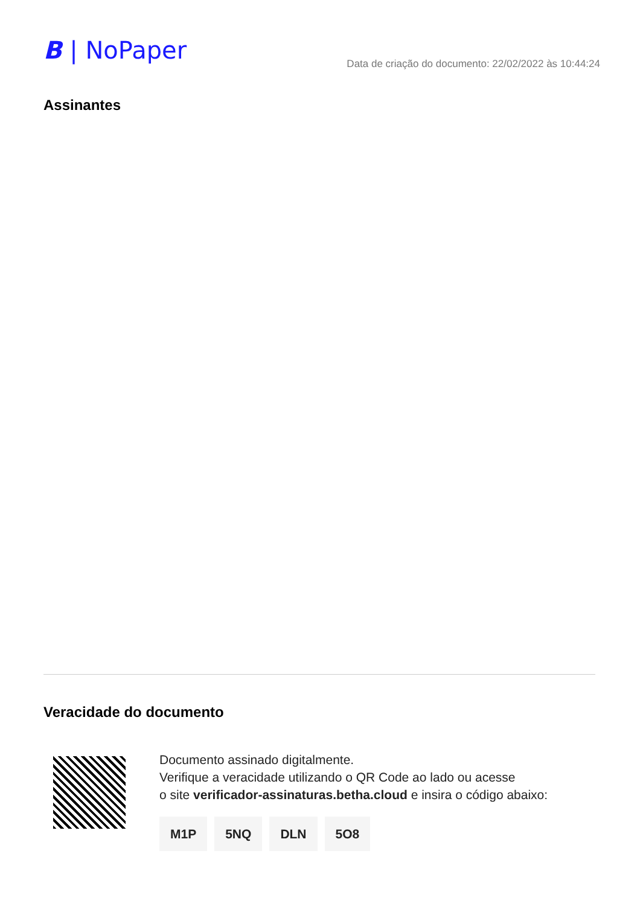B | NoPaper
Data de criação do documento: 22/02/2022 às 10:44:24
Assinantes
Veracidade do documento
Documento assinado digitalmente.
Verifique a veracidade utilizando o QR Code ao lado ou acesse
o site verificador-assinaturas.betha.cloud e insira o código abaixo:
M1P 5NQ DLN 5O8